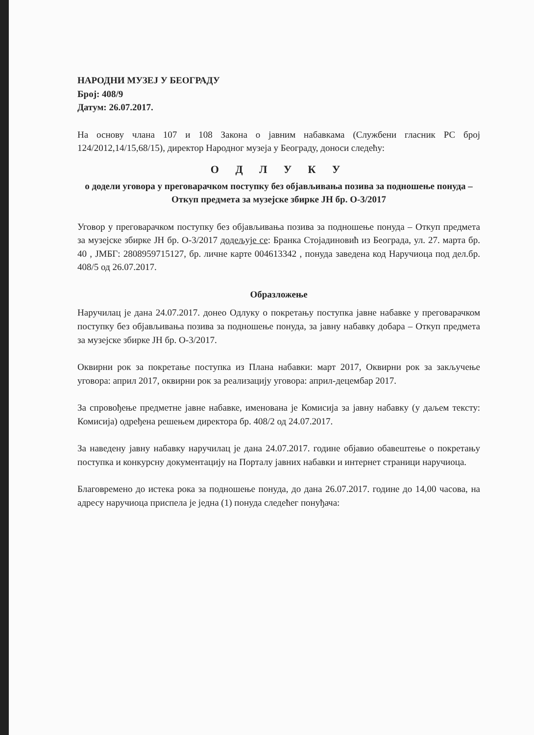НАРОДНИ МУЗЕЈ У БЕОГРАДУ
Број: 408/9
Датум: 26.07.2017.
На основу члана 107 и 108 Закона о јавним набавкама (Службени гласник РС број 124/2012,14/15,68/15), директор Народног музеја у Београду, доноси следећу:
О Д Л У К У
о додели уговора у преговарачком поступку без објављивања позива за подношење понуда – Откуп предмета за музејске збирке ЈН бр. О-3/2017
Уговор у преговарачком поступку без објављивања позива за подношење понуда – Откуп предмета за музејске збирке ЈН бр. О-3/2017 додељује се: Бранка Стојадиновић из Београда, ул. 27. марта бр. 40 , ЈМБГ: 2808959715127, бр. личне карте 004613342 , понуда заведена код Наручиоца под дел.бр. 408/5 од 26.07.2017.
Образложење
Наручилац је дана 24.07.2017. донео Одлуку о покретању поступка јавне набавке у преговарачком поступку без објављивања позива за подношење понуда, за јавну набавку добара – Откуп предмета за музејске збирке ЈН бр. О-3/2017.
Оквирни рок за покретање поступка из Плана набавки: март 2017, Оквирни рок за закључење уговора: април 2017, оквирни рок за реализацију уговора: април-децембар 2017.
За спровођење предметне јавне набавке, именована је Комисија за јавну набавку (у даљем тексту: Комисија) одређена решењем директора бр. 408/2 од 24.07.2017.
За наведену јавну набавку наручилац је дана 24.07.2017. године објавио обавештење о покретању поступка и конкурсну документацију на Порталу јавних набавки и интернет страници наручиоца.
Благовремено до истека рока за подношење понуда, до дана 26.07.2017. године до 14,00 часова, на адресу наручиоца приспела је једна (1) понуда следећег понуђача: